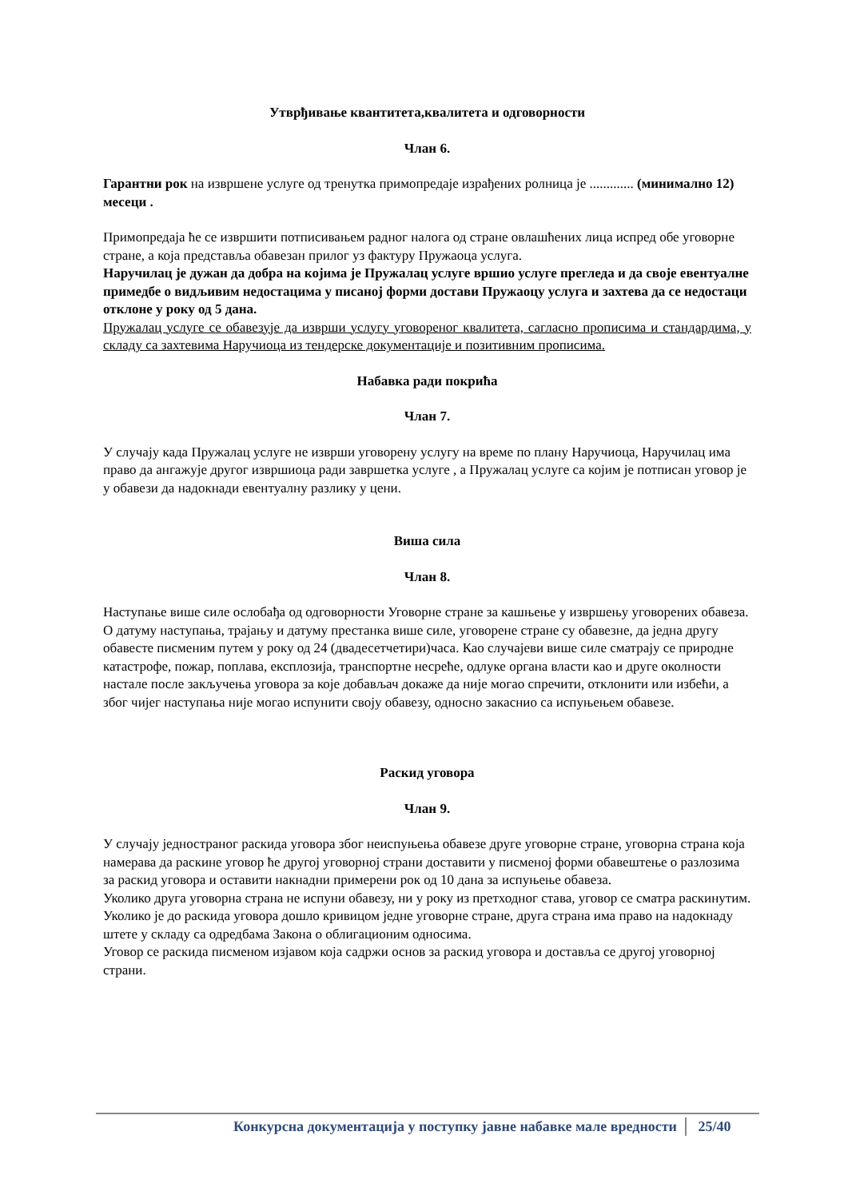Утврђивање квантитета,квалитета и одговорности
Члан 6.
Гарантни рок на извршене услуге од тренутка примопредаје израђених ролница је ............. (минимално 12) месеци .
Примопредаја ће се извршити потписивањем радног налога од стране овлашћених лица испред обе уговорне стране, а која представља обавезан прилог уз фактуру Пружаоца услуга.
Наручилац је дужан да добра на којима је Пружалац услуге вршио услуге прегледа и да своје евентуалне примедбе о видљивим недостацима у писаној форми достави Пружаоцу услуга и захтева да се недостаци отклоне у року од 5 дана.
Пружалац услуге се обавезује да изврши услугу уговореног квалитета, сагласно прописима и стандардима, у складу са захтевима Наручиоца из тендерске документације и позитивним прописима.
Набавка ради покрића
Члан 7.
У случају када Пружалац услуге не изврши уговорену услугу на време по плану Наручиоца, Наручилац има право да ангажује другог извршиоца ради завршетка услуге , а Пружалац услуге са којим је потписан уговор је у обавези да надокнади евентуалну разлику у цени.
Виша сила
Члан 8.
Наступање више силе ослобађа од одговорности Уговорне стране за кашњење у извршењу уговорених обавеза. О датуму наступања, трајању и датуму престанка више силе, уговорене стране су обавезне, да једна другу обавесте писменим путем у року од 24 (двадесетчетири)часа. Као случајеви више силе сматрају се природне катастрофе, пожар, поплава, експлозија, транспортне несреће, одлуке органа власти као и друге околности настале после закључења уговора за које добављач докаже да није могао спречити, отклонити или избећи, а због чијег наступања није могао испунити своју обавезу, односно закаснио са испуњењем обавезе.
Раскид уговора
Члан 9.
У случају једностраног раскида уговора због неиспуњења обавезе друге уговорне стране, уговорна страна која намерава да раскине уговор ће другој уговорној страни доставити у писменој форми обавештење о разлозима за раскид уговора и оставити накнадни примерени рок од 10 дана за испуњење обавеза.
Уколико друга уговорна страна не испуни обавезу, ни у року из претходног става, уговор се сматра раскинутим.
Уколико је до раскида уговора дошло кривицом једне уговорне стране, друга страна има право на надокнаду штете у складу са одредбама Закона о облигационим односима.
Уговор се раскида писменом изјавом која садржи основ за раскид уговора и доставља се другој уговорној страни.
Конкурсна документација у поступку јавне набавке мале вредности 25/40